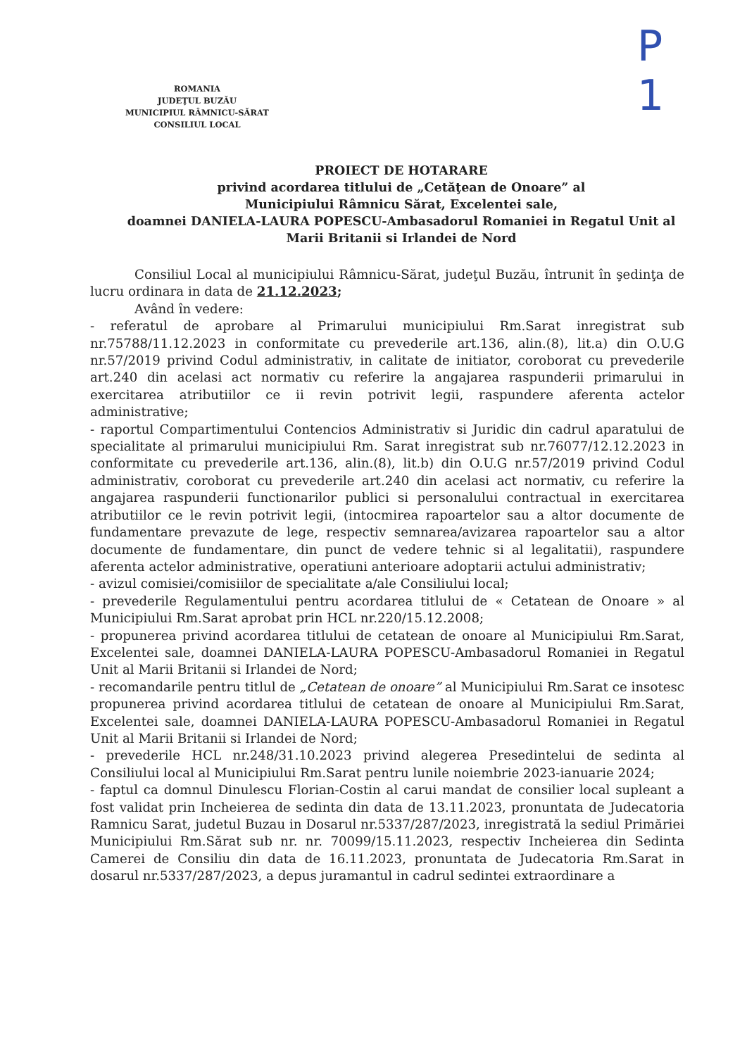P
1
ROMANIA
JUDEŢUL BUZĂU
MUNICIPIUL RÂMNICU-SĂRAT
CONSILIUL LOCAL
PROIECT DE HOTARARE
privind acordarea titlului de „Cetăţean de Onoare” al
Municipiului Râmnicu Sărat, Excelentei sale,
doamnei DANIELA-LAURA POPESCU-Ambasadorul Romaniei in Regatul Unit al Marii Britanii si Irlandei de Nord
Consiliul Local al municipiului Râmnicu-Sărat, judeţul Buzău, întrunit în şedinţa de lucru ordinara in data de 21.12.2023;
Având în vedere:
- referatul de aprobare al Primarului municipiului Rm.Sarat inregistrat sub nr.75788/11.12.2023 in conformitate cu prevederile art.136, alin.(8), lit.a) din O.U.G nr.57/2019 privind Codul administrativ, in calitate de initiator, coroborat cu prevederile art.240 din acelasi act normativ cu referire la angajarea raspunderii primarului in exercitarea atributiilor ce ii revin potrivit legii, raspundere aferenta actelor administrative;
- raportul Compartimentului Contencios Administrativ si Juridic din cadrul aparatului de specialitate al primarului municipiului Rm. Sarat inregistrat sub nr.76077/12.12.2023 in conformitate cu prevederile art.136, alin.(8), lit.b) din O.U.G nr.57/2019 privind Codul administrativ, coroborat cu prevederile art.240 din acelasi act normativ, cu referire la angajarea raspunderii functionarilor publici si personalului contractual in exercitarea atributiilor ce le revin potrivit legii, (intocmirea rapoartelor sau a altor documente de fundamentare prevazute de lege, respectiv semnarea/avizarea rapoartelor sau a altor documente de fundamentare, din punct de vedere tehnic si al legalitatii), raspundere aferenta actelor administrative, operatiuni anterioare adoptarii actului administrativ;
- avizul comisiei/comisiilor de specialitate a/ale Consiliului local;
- prevederile Regulamentului pentru acordarea titlului de « Cetatean de Onoare » al Municipiului Rm.Sarat aprobat prin HCL nr.220/15.12.2008;
- propunerea privind acordarea titlului de cetatean de onoare al Municipiului Rm.Sarat, Excelentei sale, doamnei DANIELA-LAURA POPESCU-Ambasadorul Romaniei in Regatul Unit al Marii Britanii si Irlandei de Nord;
- recomandarile pentru titlul de „Cetatean de onoare” al Municipiului Rm.Sarat ce insotesc propunerea privind acordarea titlului de cetatean de onoare al Municipiului Rm.Sarat, Excelentei sale, doamnei DANIELA-LAURA POPESCU-Ambasadorul Romaniei in Regatul Unit al Marii Britanii si Irlandei de Nord;
- prevederile HCL nr.248/31.10.2023 privind alegerea Presedintelui de sedinta al Consiliului local al Municipiului Rm.Sarat pentru lunile noiembrie 2023-ianuarie 2024;
- faptul ca domnul Dinulescu Florian-Costin al carui mandat de consilier local supleant a fost validat prin Incheierea de sedinta din data de 13.11.2023, pronuntata de Judecatoria Ramnicu Sarat, judetul Buzau in Dosarul nr.5337/287/2023, inregistrată la sediul Primăriei Municipiului Rm.Sărat sub nr. nr. 70099/15.11.2023, respectiv Incheierea din Sedinta Camerei de Consiliu din data de 16.11.2023, pronuntata de Judecatoria Rm.Sarat in dosarul nr.5337/287/2023, a depus juramantul in cadrul sedintei extraordinare a